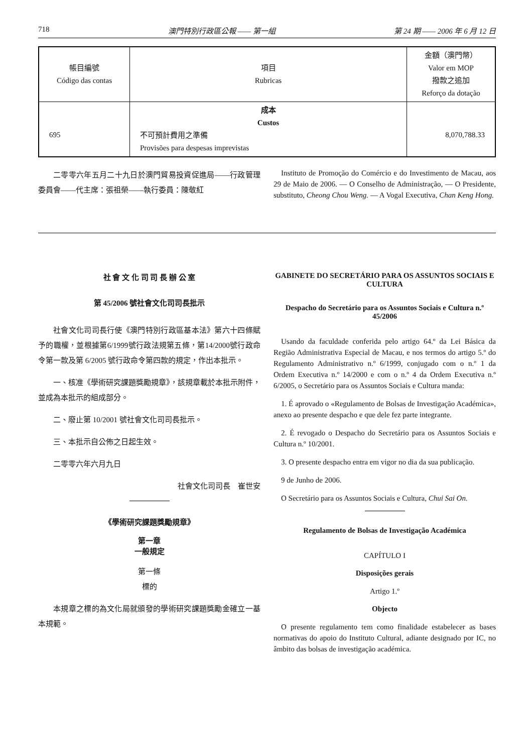718 澳門特別行政區公報 —— 第一組 第 24 期 —— 2006 年 6 月 12 日
| 帳目編號 Código das contas | 項目 Rubricas | 金額（澳門幣） Valor em MOP 撥款之追加 Reforço da dotação |
| --- | --- | --- |
| 695 | 成本 Custos 不可預計費用之準備 Provisões para despesas imprevistas | 8,070,788.33 |
二零零六年五月二十九日於澳門貿易投資促進局——行政管理委員會——代主席：張祖榮——執行委員：陳敬紅
Instituto de Promoção do Comércio e do Investimento de Macau, aos 29 de Maio de 2006. — O Conselho de Administração, — O Presidente, substituto, Cheong Chou Weng. — A Vogal Executiva, Chan Keng Hong.
社 會 文 化 司 司 長 辦 公 室
第 45/2006 號社會文化司司長批示
社會文化司司長行使《澳門特別行政區基本法》第六十四條賦予的職權，並根據第6/1999號行政法規第五條，第14/2000號行政命令第一款及第 6/2005 號行政命令第四款的規定，作出本批示。
一、核准《學術研究課題獎勵規章》，該規章載於本批示附件，並成為本批示的組成部分。
二、廢止第 10/2001 號社會文化司司長批示。
三、本批示自公佈之日起生效。
二零零六年六月九日
社會文化司司長　崔世安
《學術研究課題獎勵規章》
第一章
一般規定
第一條
標的
本規章之標的為文化局就頒發的學術研究課題獎勵金確立一基本規範。
GABINETE DO SECRETÁRIO PARA OS ASSUNTOS SOCIAIS E CULTURA
Despacho do Secretário para os Assuntos Sociais e Cultura n.º 45/2006
Usando da faculdade conferida pelo artigo 64.º da Lei Básica da Região Administrativa Especial de Macau, e nos termos do artigo 5.º do Regulamento Administrativo n.º 6/1999, conjugado com o n.º 1 da Ordem Executiva n.º 14/2000 e com o n.º 4 da Ordem Executiva n.º 6/2005, o Secretário para os Assuntos Sociais e Cultura manda:
1. É aprovado o «Regulamento de Bolsas de Investigação Académica», anexo ao presente despacho e que dele fez parte integrante.
2. É revogado o Despacho do Secretário para os Assuntos Sociais e Cultura n.º 10/2001.
3. O presente despacho entra em vigor no dia da sua publicação.
9 de Junho de 2006.
O Secretário para os Assuntos Sociais e Cultura, Chui Sai On.
Regulamento de Bolsas de Investigação Académica
CAPÍTULO I
Disposições gerais
Artigo 1.º
Objecto
O presente regulamento tem como finalidade estabelecer as bases normativas do apoio do Instituto Cultural, adiante designado por IC, no âmbito das bolsas de investigação académica.